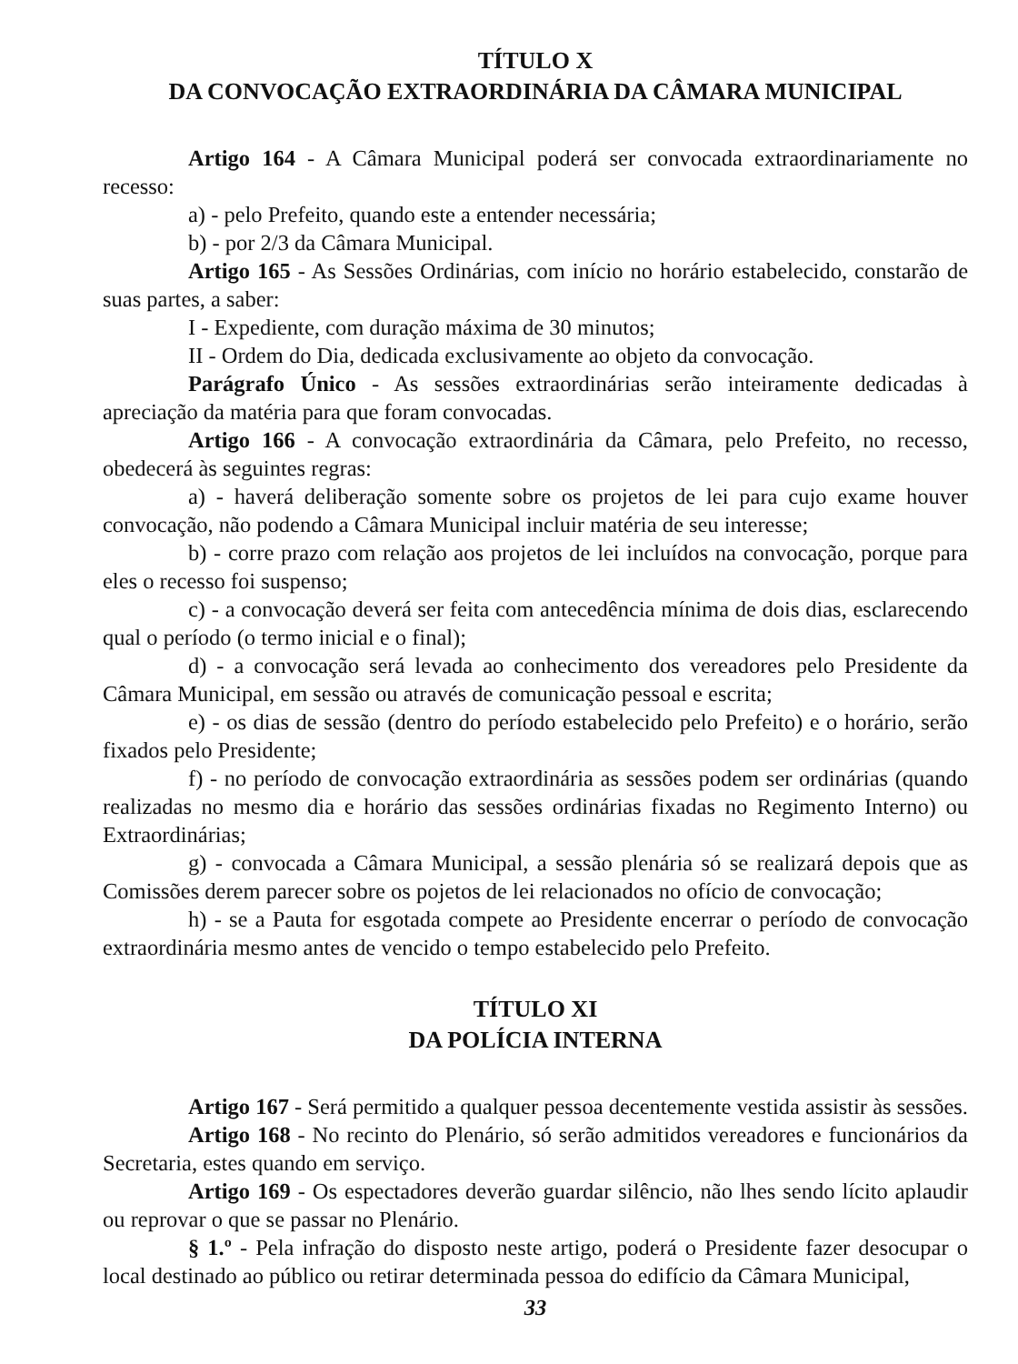TÍTULO X
DA CONVOCAÇÃO EXTRAORDINÁRIA DA CÂMARA MUNICIPAL
Artigo 164 - A Câmara Municipal poderá ser convocada extraordinariamente no recesso:
a) - pelo Prefeito, quando este a entender necessária;
b) - por 2/3 da Câmara Municipal.
Artigo 165 - As Sessões Ordinárias, com início no horário estabelecido, constarão de suas partes, a saber:
I - Expediente, com duração máxima de 30 minutos;
II - Ordem do Dia, dedicada exclusivamente ao objeto da convocação.
Parágrafo Único - As sessões extraordinárias serão inteiramente dedicadas à apreciação da matéria para que foram convocadas.
Artigo 166 - A convocação extraordinária da Câmara, pelo Prefeito, no recesso, obedecerá às seguintes regras:
a) - haverá deliberação somente sobre os projetos de lei para cujo exame houver convocação, não podendo a Câmara Municipal incluir matéria de seu interesse;
b) - corre prazo com relação aos projetos de lei incluídos na convocação, porque para eles o recesso foi suspenso;
c) - a convocação deverá ser feita com antecedência mínima de dois dias, esclarecendo qual o período (o termo inicial e o final);
d) - a convocação será levada ao conhecimento dos vereadores pelo Presidente da Câmara Municipal, em sessão ou através de comunicação pessoal e escrita;
e) - os dias de sessão (dentro do período estabelecido pelo Prefeito) e o horário, serão fixados pelo Presidente;
f) - no período de convocação extraordinária as sessões podem ser ordinárias (quando realizadas no mesmo dia e horário das sessões ordinárias fixadas no Regimento Interno) ou Extraordinárias;
g) - convocada a Câmara Municipal, a sessão plenária só se realizará depois que as Comissões derem parecer sobre os pojetos de lei relacionados no ofício de convocação;
h) - se a Pauta for esgotada compete ao Presidente encerrar o período de convocação extraordinária mesmo antes de vencido o tempo estabelecido pelo Prefeito.
TÍTULO XI
DA POLÍCIA INTERNA
Artigo 167 - Será permitido a qualquer pessoa decentemente vestida assistir às sessões.
Artigo 168 - No recinto do Plenário, só serão admitidos vereadores e funcionários da Secretaria, estes quando em serviço.
Artigo 169 - Os espectadores deverão guardar silêncio, não lhes sendo lícito aplaudir ou reprovar o que se passar no Plenário.
§ 1.º - Pela infração do disposto neste artigo, poderá o Presidente fazer desocupar o local destinado ao público ou retirar determinada pessoa do edifício da Câmara Municipal,
33